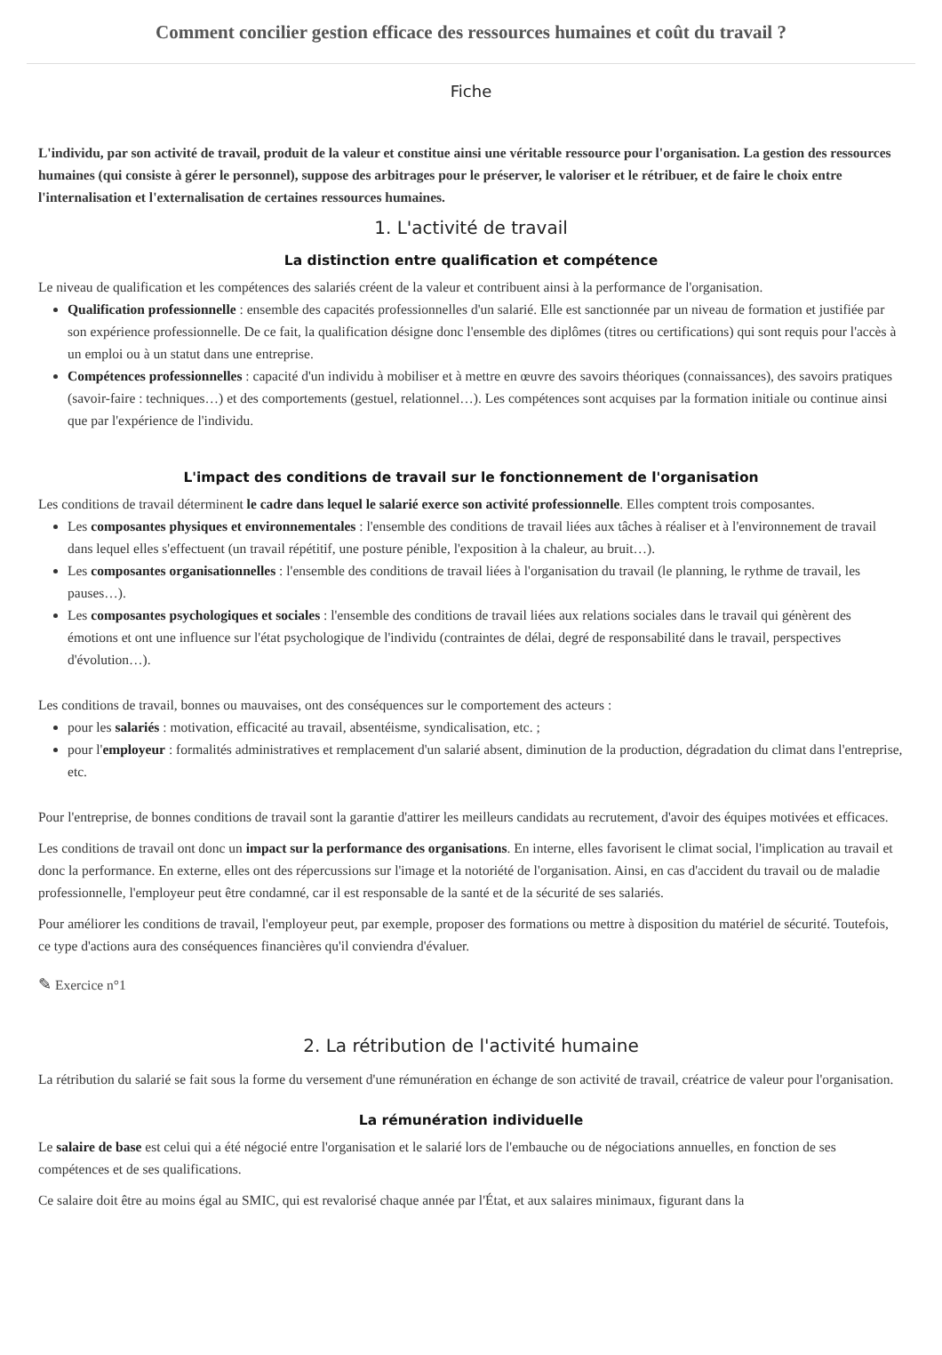Comment concilier gestion efficace des ressources humaines et coût du travail ?
Fiche
L'individu, par son activité de travail, produit de la valeur et constitue ainsi une véritable ressource pour l'organisation. La gestion des ressources humaines (qui consiste à gérer le personnel), suppose des arbitrages pour le préserver, le valoriser et le rétribuer, et de faire le choix entre l'internalisation et l'externalisation de certaines ressources humaines.
1. L'activité de travail
La distinction entre qualification et compétence
Le niveau de qualification et les compétences des salariés créent de la valeur et contribuent ainsi à la performance de l'organisation.
Qualification professionnelle : ensemble des capacités professionnelles d'un salarié. Elle est sanctionnée par un niveau de formation et justifiée par son expérience professionnelle. De ce fait, la qualification désigne donc l'ensemble des diplômes (titres ou certifications) qui sont requis pour l'accès à un emploi ou à un statut dans une entreprise.
Compétences professionnelles : capacité d'un individu à mobiliser et à mettre en œuvre des savoirs théoriques (connaissances), des savoirs pratiques (savoir-faire : techniques…) et des comportements (gestuel, relationnel…). Les compétences sont acquises par la formation initiale ou continue ainsi que par l'expérience de l'individu.
L'impact des conditions de travail sur le fonctionnement de l'organisation
Les conditions de travail déterminent le cadre dans lequel le salarié exerce son activité professionnelle. Elles comptent trois composantes.
Les composantes physiques et environnementales : l'ensemble des conditions de travail liées aux tâches à réaliser et à l'environnement de travail dans lequel elles s'effectuent (un travail répétitif, une posture pénible, l'exposition à la chaleur, au bruit…).
Les composantes organisationnelles : l'ensemble des conditions de travail liées à l'organisation du travail (le planning, le rythme de travail, les pauses…).
Les composantes psychologiques et sociales : l'ensemble des conditions de travail liées aux relations sociales dans le travail qui génèrent des émotions et ont une influence sur l'état psychologique de l'individu (contraintes de délai, degré de responsabilité dans le travail, perspectives d'évolution…).
Les conditions de travail, bonnes ou mauvaises, ont des conséquences sur le comportement des acteurs :
pour les salariés : motivation, efficacité au travail, absentéisme, syndicalisation, etc. ;
pour l'employeur : formalités administratives et remplacement d'un salarié absent, diminution de la production, dégradation du climat dans l'entreprise, etc.
Pour l'entreprise, de bonnes conditions de travail sont la garantie d'attirer les meilleurs candidats au recrutement, d'avoir des équipes motivées et efficaces.
Les conditions de travail ont donc un impact sur la performance des organisations. En interne, elles favorisent le climat social, l'implication au travail et donc la performance. En externe, elles ont des répercussions sur l'image et la notoriété de l'organisation. Ainsi, en cas d'accident du travail ou de maladie professionnelle, l'employeur peut être condamné, car il est responsable de la santé et de la sécurité de ses salariés.
Pour améliorer les conditions de travail, l'employeur peut, par exemple, proposer des formations ou mettre à disposition du matériel de sécurité. Toutefois, ce type d'actions aura des conséquences financières qu'il conviendra d'évaluer.
✎ Exercice n°1
2. La rétribution de l'activité humaine
La rétribution du salarié se fait sous la forme du versement d'une rémunération en échange de son activité de travail, créatrice de valeur pour l'organisation.
La rémunération individuelle
Le salaire de base est celui qui a été négocié entre l'organisation et le salarié lors de l'embauche ou de négociations annuelles, en fonction de ses compétences et de ses qualifications.
Ce salaire doit être au moins égal au SMIC, qui est revalorisé chaque année par l'État, et aux salaires minimaux, figurant dans la